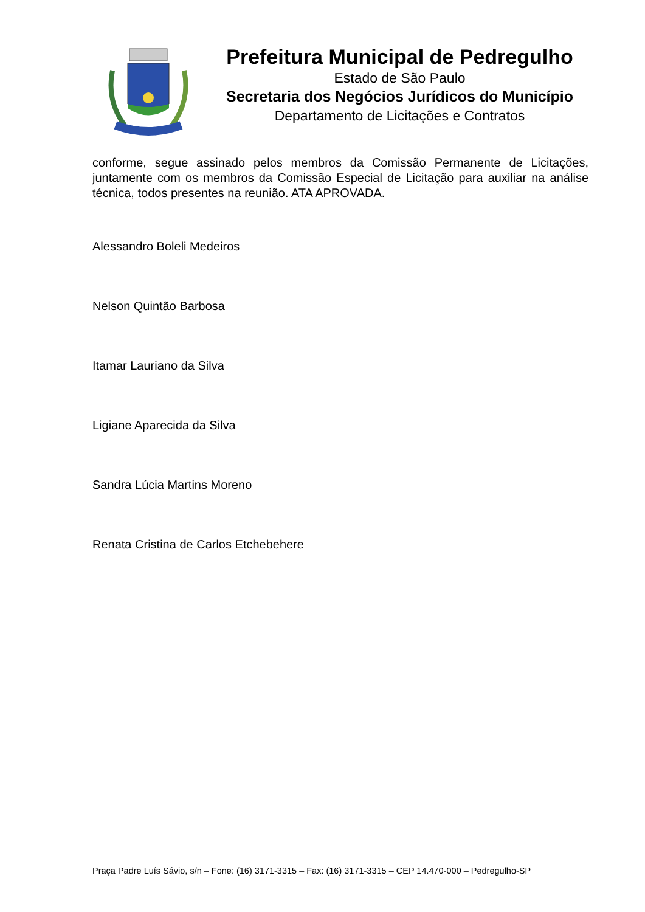Prefeitura Municipal de Pedregulho
Estado de São Paulo
Secretaria dos Negócios Jurídicos do Município
Departamento de Licitações e Contratos
conforme, segue assinado pelos membros da Comissão Permanente de Licitações, juntamente com os membros da Comissão Especial de Licitação para auxiliar na análise técnica, todos presentes na reunião. ATA APROVADA.
Alessandro Boleli Medeiros
Nelson Quintão Barbosa
Itamar Lauriano da Silva
Ligiane Aparecida da Silva
Sandra Lúcia Martins Moreno
Renata Cristina de Carlos Etchebehere
Praça Padre Luís Sávio, s/n – Fone: (16) 3171-3315 – Fax: (16) 3171-3315 – CEP 14.470-000 – Pedregulho-SP